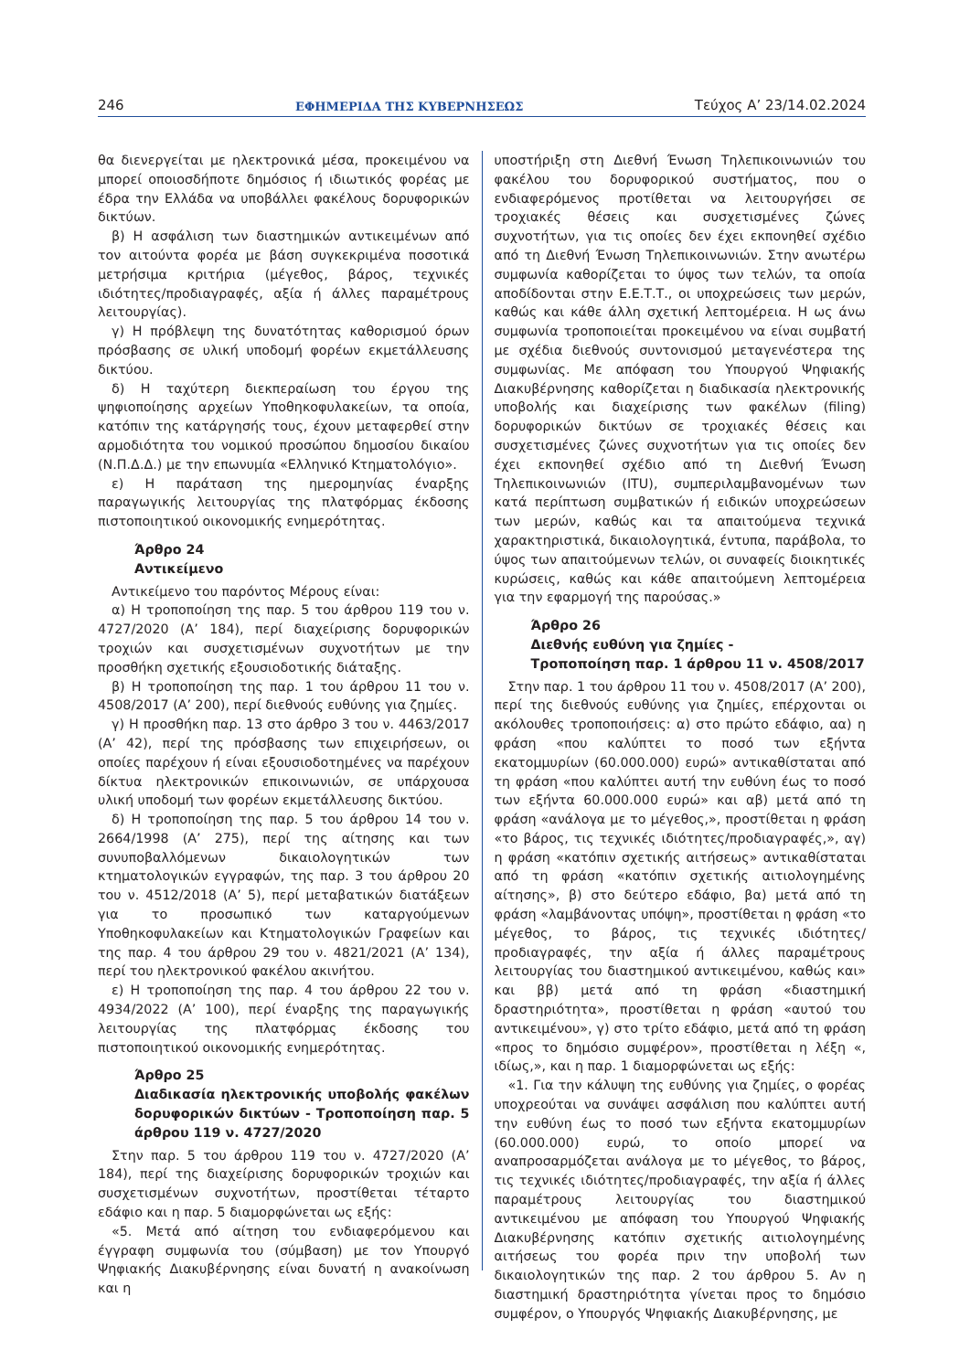246 ΕΦΗΜΕΡΙΔΑ ΤΗΣ ΚΥΒΕΡΝΗΣΕΩΣ Τεύχος A’ 23/14.02.2024
θα διενεργείται με ηλεκτρονικά μέσα, προκειμένου να μπορεί οποιοσδήποτε δημόσιος ή ιδιωτικός φορέας με έδρα την Ελλάδα να υποβάλλει φακέλους δορυφορικών δικτύων.
β) Η ασφάλιση των διαστημικών αντικειμένων από τον αιτούντα φορέα με βάση συγκεκριμένα ποσοτικά μετρήσιμα κριτήρια (μέγεθος, βάρος, τεχνικές ιδιότητες/προδιαγραφές, αξία ή άλλες παραμέτρους λειτουργίας).
γ) Η πρόβλεψη της δυνατότητας καθορισμού όρων πρόσβασης σε υλική υποδομή φορέων εκμετάλλευσης δικτύου.
δ) Η ταχύτερη διεκπεραίωση του έργου της ψηφιοποίησης αρχείων Υποθηκοφυλακείων, τα οποία, κατόπιν της κατάργησής τους, έχουν μεταφερθεί στην αρμοδιότητα του νομικού προσώπου δημοσίου δικαίου (Ν.Π.Δ.Δ.) με την επωνυμία «Ελληνικό Κτηματολόγιο».
ε) Η παράταση της ημερομηνίας έναρξης παραγωγικής λειτουργίας της πλατφόρμας έκδοσης πιστοποιητικού οικονομικής ενημερότητας.
Άρθρο 24
Αντικείμενο
Αντικείμενο του παρόντος Μέρους είναι:
α) Η τροποποίηση της παρ. 5 του άρθρου 119 του ν. 4727/2020 (Α’ 184), περί διαχείρισης δορυφορικών τροχιών και συσχετισμένων συχνοτήτων με την προσθήκη σχετικής εξουσιοδοτικής διάταξης.
β) Η τροποποίηση της παρ. 1 του άρθρου 11 του ν. 4508/2017 (Α’ 200), περί διεθνούς ευθύνης για ζημίες.
γ) Η προσθήκη παρ. 13 στο άρθρο 3 του ν. 4463/2017 (Α’ 42), περί της πρόσβασης των επιχειρήσεων, οι οποίες παρέχουν ή είναι εξουσιοδοτημένες να παρέχουν δίκτυα ηλεκτρονικών επικοινωνιών, σε υπάρχουσα υλική υποδομή των φορέων εκμετάλλευσης δικτύου.
δ) Η τροποποίηση της παρ. 5 του άρθρου 14 του ν. 2664/1998 (Α’ 275), περί της αίτησης και των συνυποβαλλόμενων δικαιολογητικών των κτηματολογικών εγγραφών, της παρ. 3 του άρθρου 20 του ν. 4512/2018 (Α’ 5), περί μεταβατικών διατάξεων για το προσωπικό των καταργούμενων Υποθηκοφυλακείων και Κτηματολογικών Γραφείων και της παρ. 4 του άρθρου 29 του ν. 4821/2021 (Α’ 134), περί του ηλεκτρονικού φακέλου ακινήτου.
ε) Η τροποποίηση της παρ. 4 του άρθρου 22 του ν. 4934/2022 (Α’ 100), περί έναρξης της παραγωγικής λειτουργίας της πλατφόρμας έκδοσης του πιστοποιητικού οικονομικής ενημερότητας.
Άρθρο 25
Διαδικασία ηλεκτρονικής υποβολής φακέλων δορυφορικών δικτύων - Τροποποίηση παρ. 5 άρθρου 119 ν. 4727/2020
Στην παρ. 5 του άρθρου 119 του ν. 4727/2020 (Α’ 184), περί της διαχείρισης δορυφορικών τροχιών και συσχετισμένων συχνοτήτων, προστίθεται τέταρτο εδάφιο και η παρ. 5 διαμορφώνεται ως εξής:
«5. Μετά από αίτηση του ενδιαφερόμενου και έγγραφη συμφωνία του (σύμβαση) με τον Υπουργό Ψηφιακής Διακυβέρνησης είναι δυνατή η ανακοίνωση και η
υποστήριξη στη Διεθνή Ένωση Τηλεπικοινωνιών του φακέλου του δορυφορικού συστήματος, που ο ενδιαφερόμενος προτίθεται να λειτουργήσει σε τροχιακές θέσεις και συσχετισμένες ζώνες συχνοτήτων, για τις οποίες δεν έχει εκπονηθεί σχέδιο από τη Διεθνή Ένωση Τηλεπικοινωνιών. Στην ανωτέρω συμφωνία καθορίζεται το ύψος των τελών, τα οποία αποδίδονται στην Ε.Ε.Τ.Τ., οι υποχρεώσεις των μερών, καθώς και κάθε άλλη σχετική λεπτομέρεια. Η ως άνω συμφωνία τροποποιείται προκειμένου να είναι συμβατή με σχέδια διεθνούς συντονισμού μεταγενέστερα της συμφωνίας. Με απόφαση του Υπουργού Ψηφιακής Διακυβέρνησης καθορίζεται η διαδικασία ηλεκτρονικής υποβολής και διαχείρισης των φακέλων (filing) δορυφορικών δικτύων σε τροχιακές θέσεις και συσχετισμένες ζώνες συχνοτήτων για τις οποίες δεν έχει εκπονηθεί σχέδιο από τη Διεθνή Ένωση Τηλεπικοινωνιών (ITU), συμπεριλαμβανομένων των κατά περίπτωση συμβατικών ή ειδικών υποχρεώσεων των μερών, καθώς και τα απαιτούμενα τεχνικά χαρακτηριστικά, δικαιολογητικά, έντυπα, παράβολα, το ύψος των απαιτούμενων τελών, οι συναφείς διοικητικές κυρώσεις, καθώς και κάθε απαιτούμενη λεπτομέρεια για την εφαρμογή της παρούσας.»
Άρθρο 26
Διεθνής ευθύνη για ζημίες -
Τροποποίηση παρ. 1 άρθρου 11 ν. 4508/2017
Στην παρ. 1 του άρθρου 11 του ν. 4508/2017 (Α’ 200), περί της διεθνούς ευθύνης για ζημίες, επέρχονται οι ακόλουθες τροποποιήσεις: α) στο πρώτο εδάφιο, αα) η φράση «που καλύπτει το ποσό των εξήντα εκατομμυρίων (60.000.000) ευρώ» αντικαθίσταται από τη φράση «που καλύπτει αυτή την ευθύνη έως το ποσό των εξήντα 60.000.000 ευρώ» και αβ) μετά από τη φράση «ανάλογα με το μέγεθος,», προστίθεται η φράση «το βάρος, τις τεχνικές ιδιότητες/προδιαγραφές,», αγ) η φράση «κατόπιν σχετικής αιτήσεως» αντικαθίσταται από τη φράση «κατόπιν σχετικής αιτιολογημένης αίτησης», β) στο δεύτερο εδάφιο, βα) μετά από τη φράση «λαμβάνοντας υπόψη», προστίθεται η φράση «το μέγεθος, το βάρος, τις τεχνικές ιδιότητες/προδιαγραφές, την αξία ή άλλες παραμέτρους λειτουργίας του διαστημικού αντικειμένου, καθώς και» και ββ) μετά από τη φράση «διαστημική δραστηριότητα», προστίθεται η φράση «αυτού του αντικειμένου», γ) στο τρίτο εδάφιο, μετά από τη φράση «προς το δημόσιο συμφέρον», προστίθεται η λέξη «, ιδίως,», και η παρ. 1 διαμορφώνεται ως εξής:
«1. Για την κάλυψη της ευθύνης για ζημίες, ο φορέας υποχρεούται να συνάψει ασφάλιση που καλύπτει αυτή την ευθύνη έως το ποσό των εξήντα εκατομμυρίων (60.000.000) ευρώ, το οποίο μπορεί να αναπροσαρμόζεται ανάλογα με το μέγεθος, το βάρος, τις τεχνικές ιδιότητες/προδιαγραφές, την αξία ή άλλες παραμέτρους λειτουργίας του διαστημικού αντικειμένου με απόφαση του Υπουργού Ψηφιακής Διακυβέρνησης κατόπιν σχετικής αιτιολογημένης αιτήσεως του φορέα πριν την υποβολή των δικαιολογητικών της παρ. 2 του άρθρου 5. Αν η διαστημική δραστηριότητα γίνεται προς το δημόσιο συμφέρον, ο Υπουργός Ψηφιακής Διακυβέρνησης, με